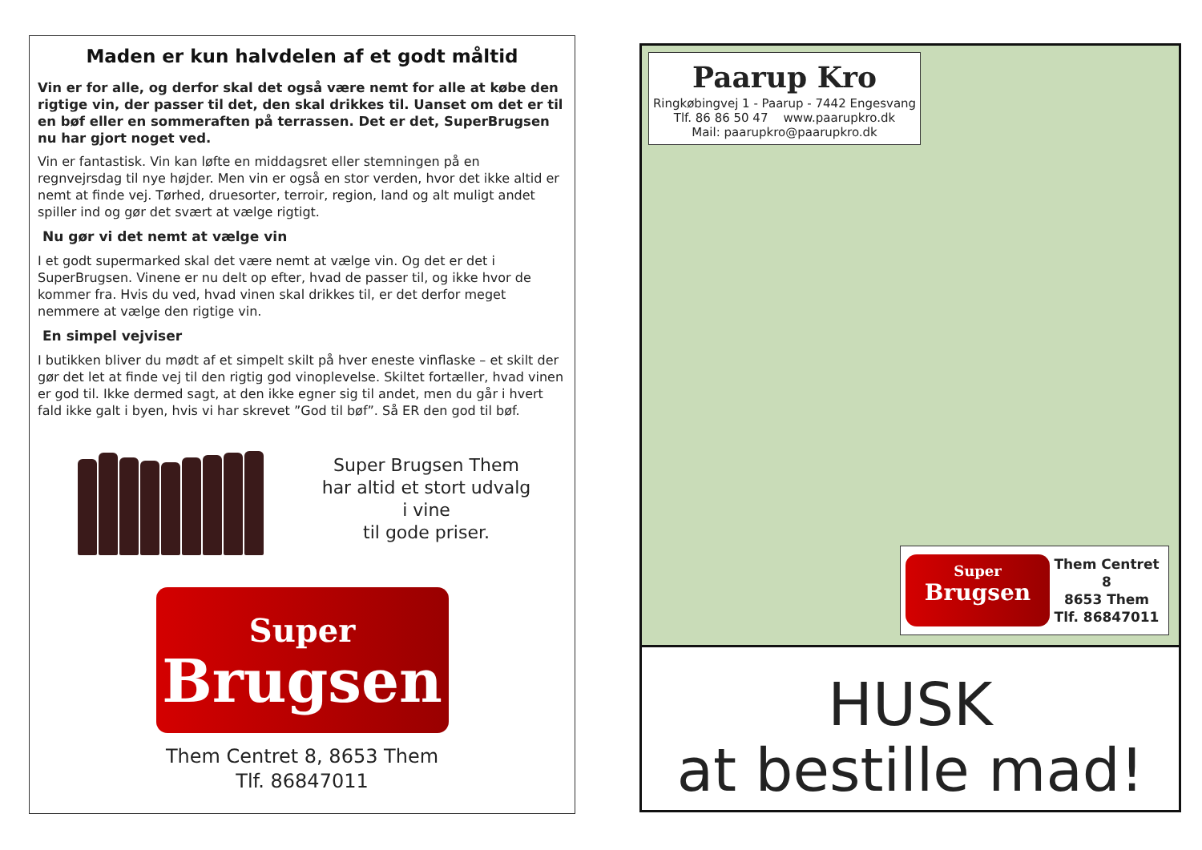Maden er kun halvdelen af et godt måltid
Vin er for alle, og derfor skal det også være nemt for alle at købe den rigtige vin, der passer til det, den skal drikkes til. Uanset om det er til en bøf eller en sommeraften på terrassen. Det er det, SuperBrugsen nu har gjort noget ved.
Vin er fantastisk. Vin kan løfte en middagsret eller stemningen på en regnvejrsdag til nye højder. Men vin er også en stor verden, hvor det ikke altid er nemt at finde vej. Tørhed, druesorter, terroir, region, land og alt muligt andet spiller ind og gør det svært at vælge rigtigt.
Nu gør vi det nemt at vælge vin
I et godt supermarked skal det være nemt at vælge vin. Og det er det i SuperBrugsen. Vinene er nu delt op efter, hvad de passer til, og ikke hvor de kommer fra. Hvis du ved, hvad vinen skal drikkes til, er det derfor meget nemmere at vælge den rigtige vin.
En simpel vejviser
I butikken bliver du mødt af et simpelt skilt på hver eneste vinflaske – et skilt der gør det let at finde vej til den rigtig god vinoplevelse. Skiltet fortæller, hvad vinen er god til. Ikke dermed sagt, at den ikke egner sig til andet, men du går i hvert fald ikke galt i byen, hvis vi har skrevet ”God til bøf”. Så ER den god til bøf.
Super Brugsen Them
har altid et stort udvalg
i vine
til gode priser.
Super
Brugsen
Them Centret 8, 8653 Them
Tlf. 86847011
Paarup Kro
Ringkøbingvej 1 - Paarup - 7442 Engesvang
Tlf. 86 86 50 47 www.paarupkro.dk
Mail: paarupkro@paarupkro.dk
Super
Brugsen
Them Centret 8
8653 Them
Tlf. 86847011
HUSK
at bestille mad!